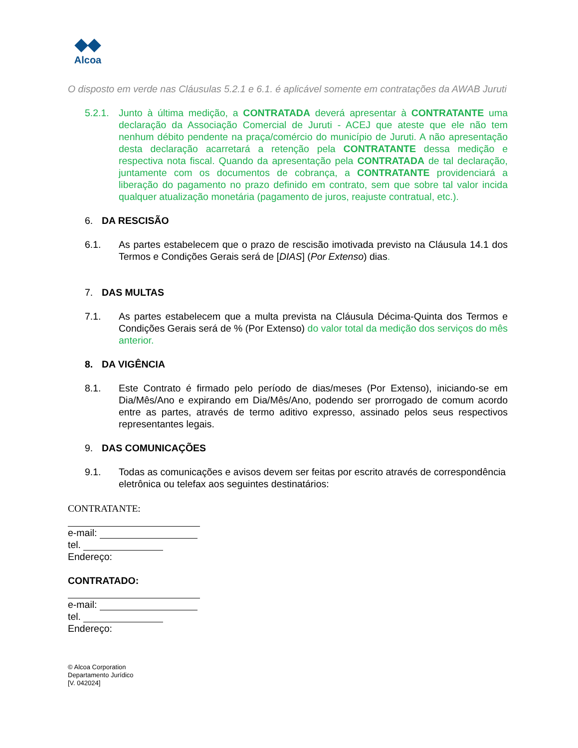◆◆
Alcoa
O disposto em verde nas Cláusulas 5.2.1 e 6.1. é aplicável somente em contratações da AWAB Juruti
5.2.1.
Junto à última medição, a CONTRATADA deverá apresentar à CONTRATANTE uma declaração da Associação Comercial de Juruti - ACEJ que ateste que ele não tem nenhum débito pendente na praça/comércio do município de Juruti. A não apresentação desta declaração acarretará a retenção pela CONTRATANTE dessa medição e respectiva nota fiscal. Quando da apresentação pela CONTRATADA de tal declaração, juntamente com os documentos de cobrança, a CONTRATANTE providenciará a liberação do pagamento no prazo definido em contrato, sem que sobre tal valor incida qualquer atualização monetária (pagamento de juros, reajuste contratual, etc.).
6. DA RESCISÃO
6.1. As partes estabelecem que o prazo de rescisão imotivada previsto na Cláusula 14.1 dos Termos e Condições Gerais será de [DIAS] (Por Extenso) dias.
7. DAS MULTAS
7.1. As partes estabelecem que a multa prevista na Cláusula Décima-Quinta dos Termos e Condições Gerais será de % (Por Extenso) do valor total da medição dos serviços do mês anterior.
8. DA VIGÊNCIA
8.1. Este Contrato é firmado pelo período de dias/meses (Por Extenso), iniciando-se em Dia/Mês/Ano e expirando em Dia/Mês/Ano, podendo ser prorrogado de comum acordo entre as partes, através de termo aditivo expresso, assinado pelos seus respectivos representantes legais.
9. DAS COMUNICAÇÕES
9.1. Todas as comunicações e avisos devem ser feitas por escrito através de correspondência eletrônica ou telefax aos seguintes destinatários:
CONTRATANTE:
e-mail:
tel.
Endereço:
CONTRATADO:
e-mail:
tel.
Endereço:
© Alcoa Corporation
Departamento Jurídico
[V. 042024]